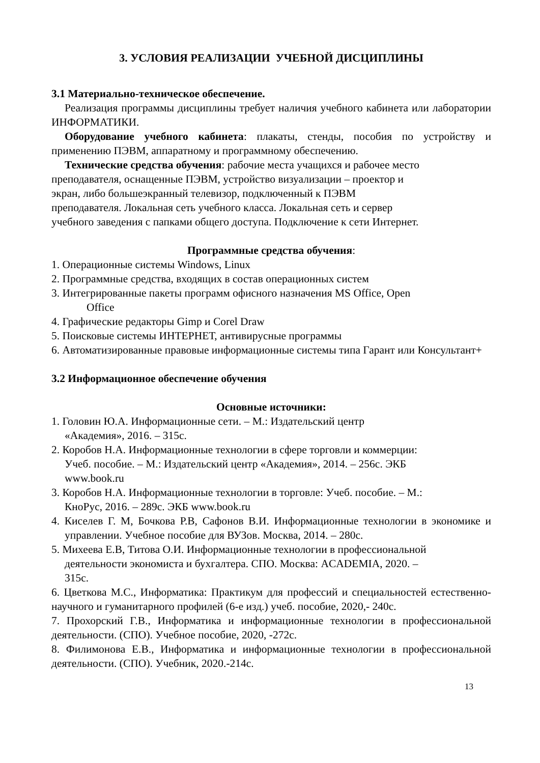3. УСЛОВИЯ РЕАЛИЗАЦИИ УЧЕБНОЙ ДИСЦИПЛИНЫ
3.1 Материально-техническое обеспечение.
Реализация программы дисциплины требует наличия учебного кабинета или лаборатории ИНФОРМАТИКИ.
Оборудование учебного кабинета: плакаты, стенды, пособия по устройству и применению ПЭВМ, аппаратному и программному обеспечению.
Технические средства обучения: рабочие места учащихся и рабочее место
преподавателя, оснащенные ПЭВМ, устройство визуализации – проектор и
экран, либо большеэкранный телевизор, подключенный к ПЭВМ
преподавателя. Локальная сеть учебного класса. Локальная сеть и сервер
учебного заведения с папками общего доступа. Подключение к сети Интернет.
Программные средства обучения:
1. Операционные системы Windows, Linux
2. Программные средства, входящих в состав операционных систем
3. Интегрированные пакеты программ офисного назначения MS Office, Open
Office
4. Графические редакторы Gimp и Corel Draw
5. Поисковые системы ИНТЕРНЕТ, антивирусные программы
6. Автоматизированные правовые информационные системы типа Гарант или Консультант+
3.2 Информационное обеспечение обучения
Основные источники:
1. Головин Ю.А. Информационные сети. – М.: Издательский центр
«Академия», 2016. – 315с.
2. Коробов Н.А. Информационные технологии в сфере торговли и коммерции:
Учеб. пособие. – М.: Издательский центр «Академия», 2014. – 256с. ЭКБ
www.book.ru
3. Коробов Н.А. Информационные технологии в торговле: Учеб. пособие. – М.:
КноРус, 2016. – 289с. ЭКБ www.book.ru
4. Киселев Г. М, Бочкова Р.В, Сафонов В.И. Информационные технологии в экономике и управлении. Учебное пособие для ВУЗов. Москва, 2014. – 280с.
5. Михеева Е.В, Титова О.И. Информационные технологии в профессиональной
деятельности экономиста и бухгалтера. СПО. Москва: ACADEMIA, 2020. –
315с.
6. Цветкова М.С., Информатика: Практикум для профессий и специальностей естественно-научного и гуманитарного профилей (6-е изд.) учеб. пособие, 2020,- 240с.
7. Прохорский Г.В., Информатика и информационные технологии в профессиональной деятельности. (СПО). Учебное пособие, 2020, -272с.
8. Филимонова Е.В., Информатика и информационные технологии в профессиональной деятельности. (СПО). Учебник, 2020.-214с.
13